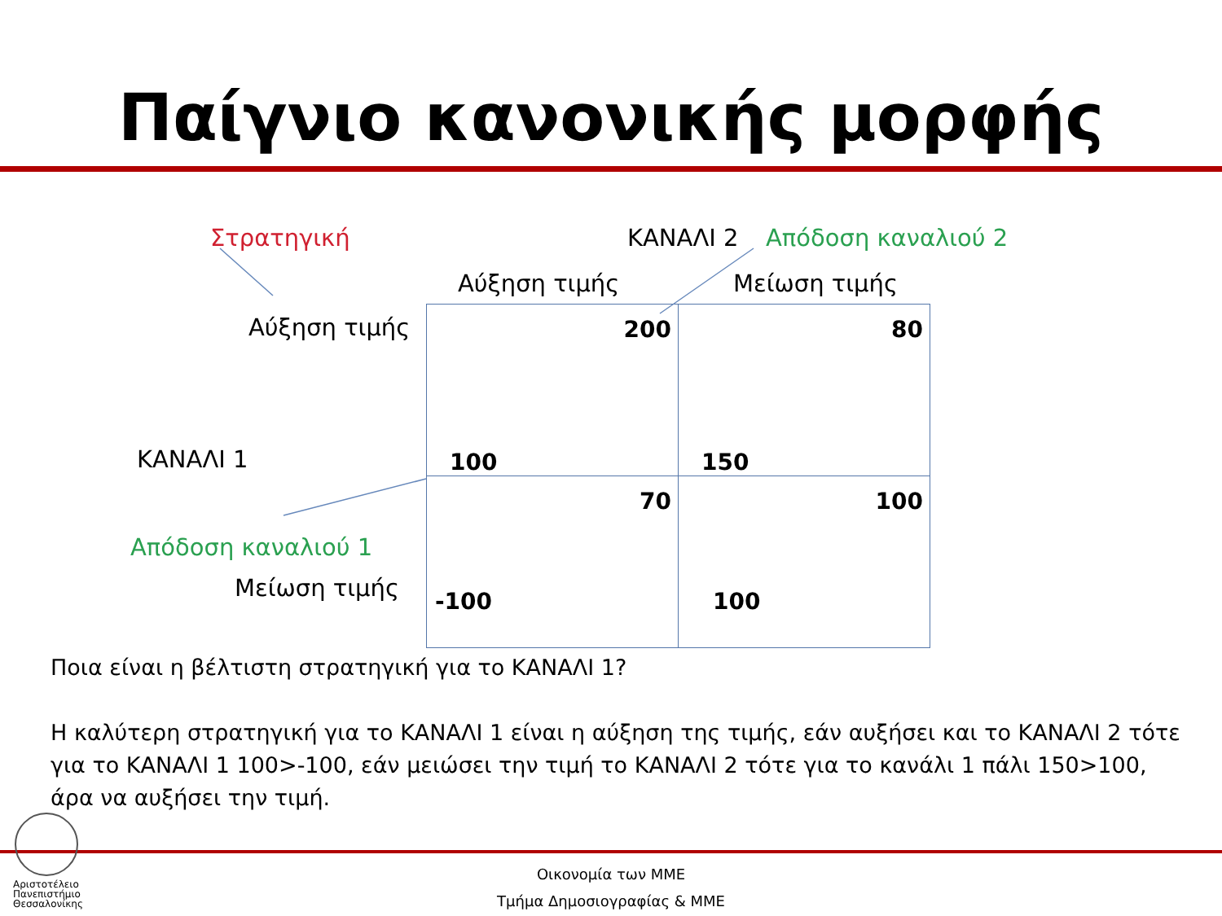Παίγνιο κανονικής μορφής
Στρατηγική ΚΑΝΑΛΙ 2 Απόδοση καναλιού 2
Αύξηση τιμής Μείωση τιμής
Αύξηση τιμής
ΚΑΝΑΛΙ 1
Απόδοση καναλιού 1
Μείωση τιμής
| 200 100 | 80 150 |
| 70 -100 | 100 100 |
Ποια είναι η βέλτιστη στρατηγική για το ΚΑΝΑΛΙ 1?
Η καλύτερη στρατηγική για το ΚΑΝΑΛΙ 1 είναι η αύξηση της τιμής, εάν αυξήσει και το ΚΑΝΑΛΙ 2 τότε για το ΚΑΝΑΛΙ 1 100>-100, εάν μειώσει την τιμή το ΚΑΝΑΛΙ 2 τότε για το κανάλι 1 πάλι 150>100, άρα να αυξήσει την τιμή.
Αριστοτέλειο
Πανεπιστήμιο
Θεσσαλονίκης
Οικονομία των ΜΜΕ
Τμήμα Δημοσιογραφίας & ΜΜΕ